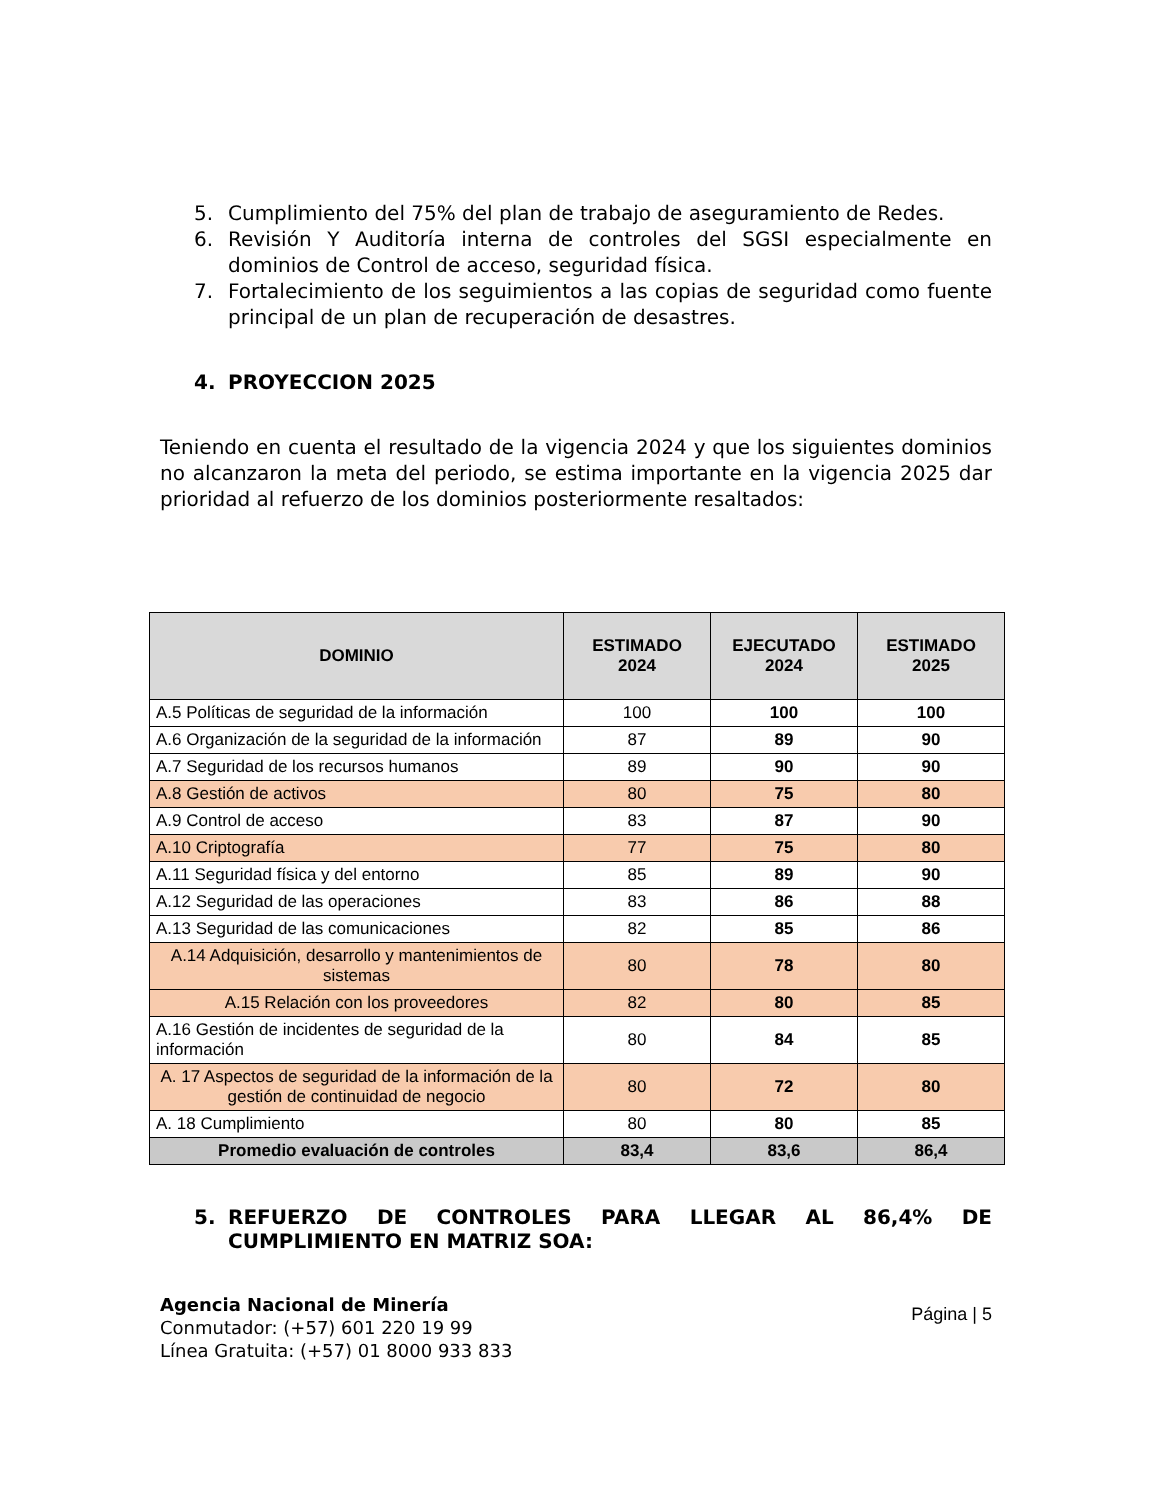5. Cumplimiento del 75% del plan de trabajo de aseguramiento de Redes.
6. Revisión Y Auditoría interna de controles del SGSI especialmente en dominios de Control de acceso, seguridad física.
7. Fortalecimiento de los seguimientos a las copias de seguridad como fuente principal de un plan de recuperación de desastres.
4. PROYECCION 2025
Teniendo en cuenta el resultado de la vigencia 2024 y que los siguientes dominios no alcanzaron la meta del periodo, se estima importante en la vigencia 2025 dar prioridad al refuerzo de los dominios posteriormente resaltados:
| DOMINIO | ESTIMADO 2024 | EJECUTADO 2024 | ESTIMADO 2025 |
| --- | --- | --- | --- |
| A.5 Políticas de seguridad de la información | 100 | 100 | 100 |
| A.6 Organización de la seguridad de la información | 87 | 89 | 90 |
| A.7 Seguridad de los recursos humanos | 89 | 90 | 90 |
| A.8 Gestión de activos | 80 | 75 | 80 |
| A.9 Control de acceso | 83 | 87 | 90 |
| A.10 Criptografía | 77 | 75 | 80 |
| A.11 Seguridad física y del entorno | 85 | 89 | 90 |
| A.12 Seguridad de las operaciones | 83 | 86 | 88 |
| A.13 Seguridad de las comunicaciones | 82 | 85 | 86 |
| A.14 Adquisición, desarrollo y mantenimientos de sistemas | 80 | 78 | 80 |
| A.15 Relación con los proveedores | 82 | 80 | 85 |
| A.16 Gestión de incidentes de seguridad de la información | 80 | 84 | 85 |
| A. 17 Aspectos de seguridad de la información de la gestión de continuidad de negocio | 80 | 72 | 80 |
| A. 18 Cumplimiento | 80 | 80 | 85 |
| Promedio evaluación de controles | 83,4 | 83,6 | 86,4 |
5. REFUERZO DE CONTROLES PARA LLEGAR AL 86,4% DE CUMPLIMIENTO EN MATRIZ SOA:
Agencia Nacional de Minería
Conmutador: (+57) 601 220 19 99
Línea Gratuita: (+57) 01 8000 933 833
Página | 5